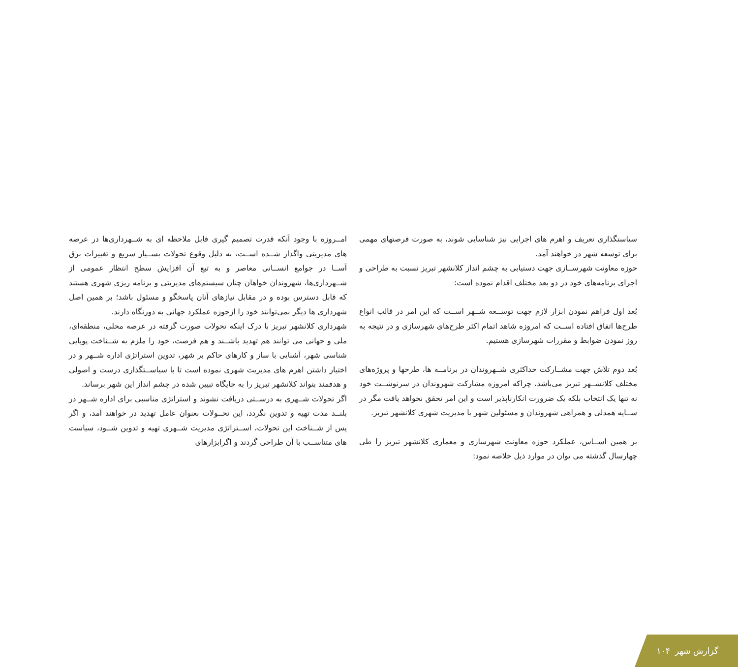امــروزه با وجود آنکه قدرت تصمیم گیری قابل ملاحظه ای به شــهرداری‌ها در عرصه های مدیریتی واگذار شــده اســت، به دلیل وقوع تحولات بســیار سریع و تغییرات برق آســا در جوامع انســانی معاصر و به تبع آن افزایش سطح انتظار عمومی از شــهرداری‌ها، شهروندان خواهان چنان سیستم‌های مدیریتی و برنامه ریزی شهری هستند که قابل دسترس بوده و در مقابل نیازهای آنان پاسخگو و مسئول باشد؛ بر همین اصل شهرداری ها دیگر نمی‌توانند خود را ازحوزه عملکرد جهانی به دورنگاه دارند.
شهرداری کلانشهر تبریز با درک اینکه تحولات صورت گرفته در عرصه محلی، منطقه‌ای، ملی و جهانی می توانند هم تهدید باشــند و هم فرصت، خود را ملزم به شــناخت پویایی شناسی شهر، آشنایی با ساز و کارهای حاکم بر شهر، تدوین استراتژی اداره شــهر و در اختیار داشتن اهرم های مدیریت شهری نموده است تا با سیاســتگذاری درست و اصولی و هدفمند بتواند کلانشهر تبریز را به جایگاه تبیین شده در چشم انداز این شهر برساند.
اگر تحولات شــهری به درســتی دریافت نشوند و استراتژی مناسبی برای اداره شــهر در بلنــد مدت تهیه و تدوین نگردد، این تحــولات بعنوان عامل تهدید در خواهند آمد، و اگر پس از شــناخت این تحولات، اســتراتژی مدیریت شــهری تهیه و تدوین شــود، سیاست های متناســب با آن طراحی گردند و اگرابزارهای
سیاستگذاری تعریف و اهرم های اجرایی نیز شناسایی شوند، به صورت فرصتهای مهمی برای توسعه شهر در خواهند آمد.
حوزه معاونت شهرســازی جهت دستیابی به چشم انداز کلانشهر تبریز نسبت به طراحی و اجرای برنامه‌های خود در دو بعد مختلف اقدام نموده است:
بُعد اول فراهم نمودن ابزار لازم جهت توســعه شــهر اســت که این امر در قالب انواع طرح‌ها اتفاق افتاده اســت که امروزه شاهد اتمام اکثر طرح‌های شهرسازی و در نتیجه به روز نمودن ضوابط و مقررات شهرسازی هستیم.
بُعد دوم تلاش جهت مشــارکت حداکثری شــهروندان در برنامــه ها، طرحها و پروژه‌های مختلف کلانشــهر تبریز می‌باشد، چراکه امروزه مشارکت شهروندان در سرنوشــت خود نه تنها یک انتخاب بلکه یک ضرورت انکارناپذیر است و این امر تحقق نخواهد یافت مگر در ســایه همدلی و همراهی شهروندان و مسئولین شهر با مدیریت شهری کلانشهر تبریز.
بر همین اســاس، عملکرد حوزه معاونت شهرسازی و معماری کلانشهر تبریز را طی چهارسال گذشته می توان در موارد ذیل خلاصه نمود:
گزارش شهر ۱۰۴